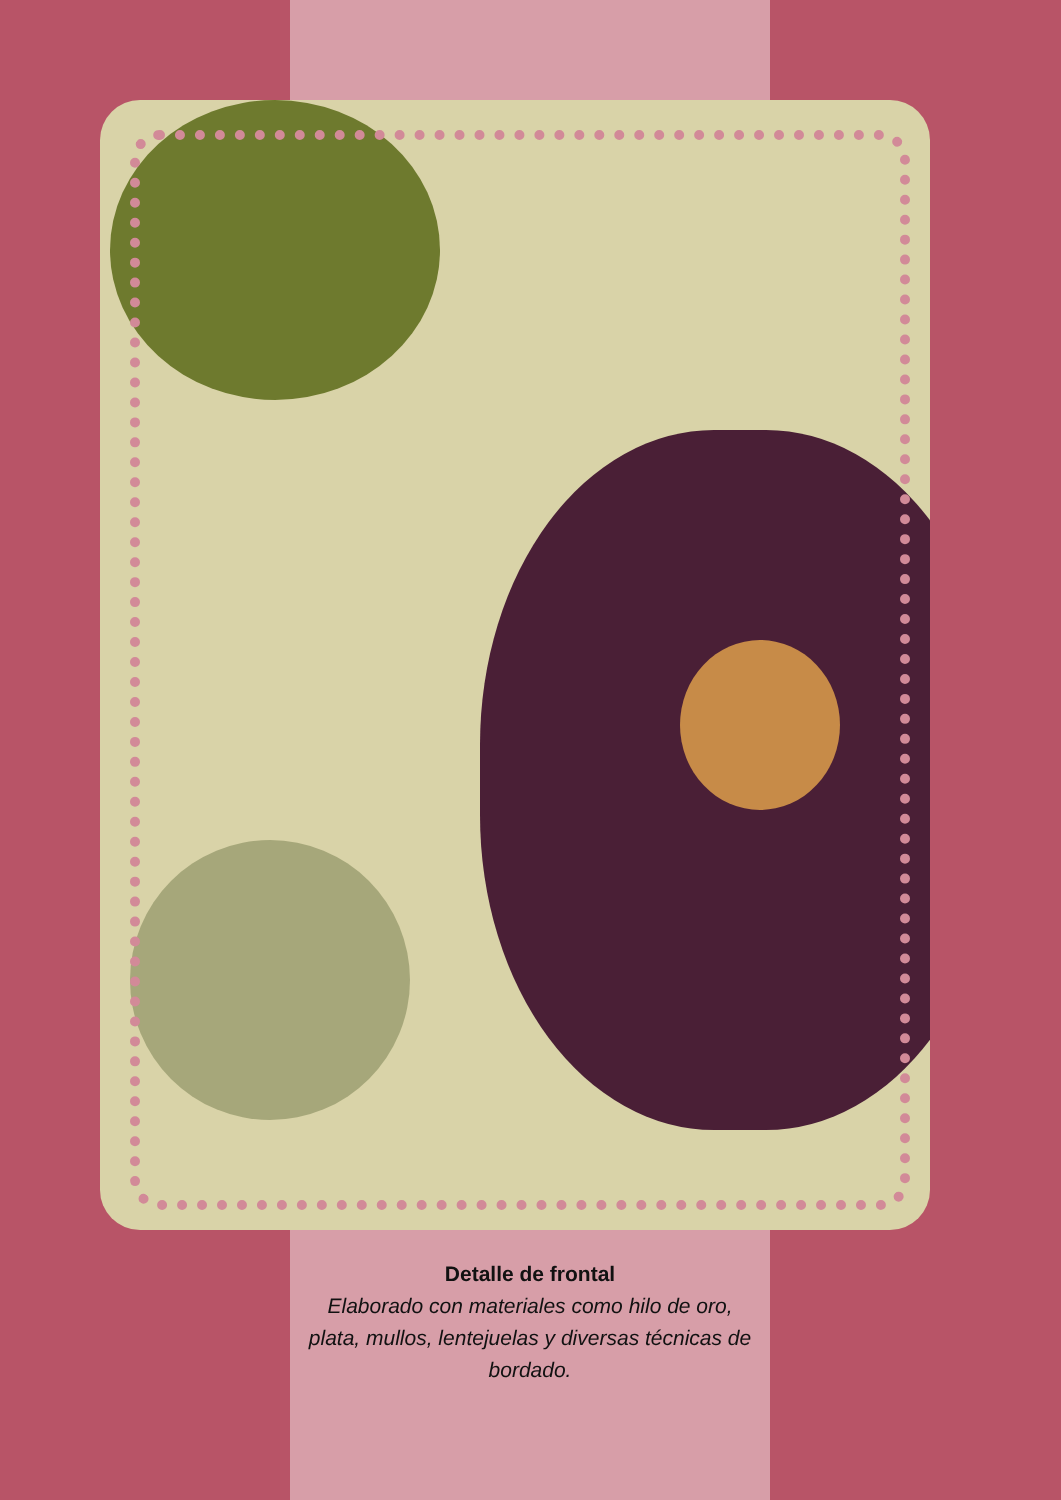Detalle de frontal
Elaborado con materiales como hilo de oro, plata, mullos, lentejuelas y diversas técnicas de bordado.